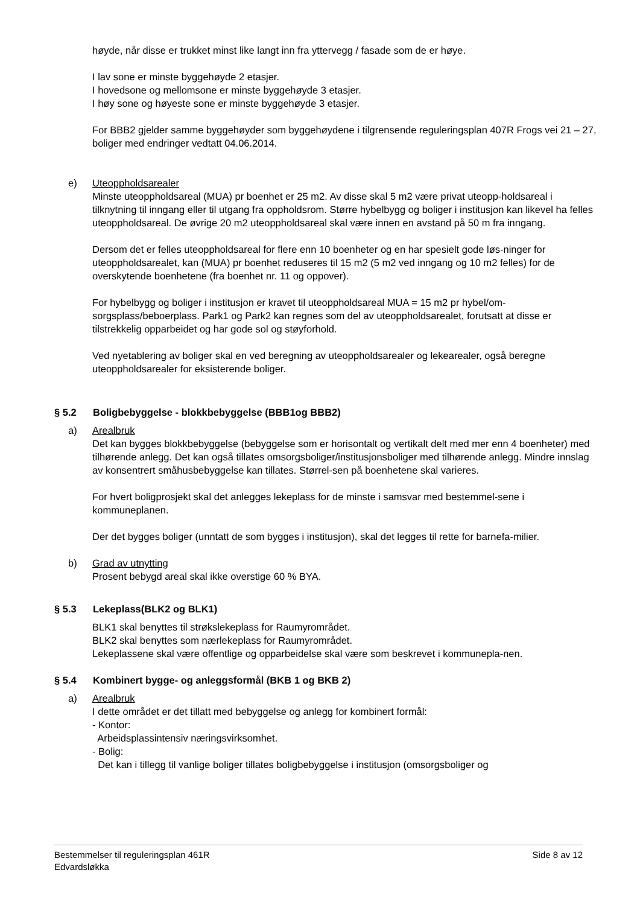høyde, når disse er trukket minst like langt inn fra yttervegg / fasade som de er høye.
I lav sone er minste byggehøyde 2 etasjer.
I hovedsone og mellomsone er minste byggehøyde 3 etasjer.
I høy sone og høyeste sone er minste byggehøyde 3 etasjer.
For BBB2 gjelder samme byggehøyder som byggehøydene i tilgrensende reguleringsplan 407R Frogs vei 21 – 27, boliger med endringer vedtatt 04.06.2014.
e) Uteoppholdsarealer
Minste uteoppholdsareal (MUA) pr boenhet er 25 m2. Av disse skal 5 m2 være privat uteopp-holdsareal i tilknytning til inngang eller til utgang fra oppholdsrom. Større hybelbygg og boliger i institusjon kan likevel ha felles uteoppholdsareal. De øvrige 20 m2 uteoppholdsareal skal være innen en avstand på 50 m fra inngang.
Dersom det er felles uteoppholdsareal for flere enn 10 boenheter og en har spesielt gode løs-ninger for uteoppholdsarealet, kan (MUA) pr boenhet reduseres til 15 m2 (5 m2 ved inngang og 10 m2 felles) for de overskytende boenhetene (fra boenhet nr. 11 og oppover).
For hybelbygg og boliger i institusjon er kravet til uteoppholdsareal MUA = 15 m2 pr hybel/om-sorgsplass/beboerplass. Park1 og Park2 kan regnes som del av uteoppholdsarealet, forutsatt at disse er tilstrekkelig opparbeidet og har gode sol og støyforhold.
Ved nyetablering av boliger skal en ved beregning av uteoppholdsarealer og lekearealer, også beregne uteoppholdsarealer for eksisterende boliger.
§ 5.2 Boligbebyggelse - blokkbebyggelse (BBB1og BBB2)
a) Arealbruk
Det kan bygges blokkbebyggelse (bebyggelse som er horisontalt og vertikalt delt med mer enn 4 boenheter) med tilhørende anlegg. Det kan også tillates omsorgsboliger/institusjonsboliger med tilhørende anlegg. Mindre innslag av konsentrert småhusbebyggelse kan tillates. Størrel-sen på boenhetene skal varieres.
For hvert boligprosjekt skal det anlegges lekeplass for de minste i samsvar med bestemmel-sene i kommuneplanen.
Der det bygges boliger (unntatt de som bygges i institusjon), skal det legges til rette for barnefa-milier.
b) Grad av utnytting
Prosent bebygd areal skal ikke overstige 60 % BYA.
§ 5.3 Lekeplass(BLK2 og BLK1)
BLK1 skal benyttes til strøkslekeplass for Raumyrområdet.
BLK2 skal benyttes som nærlekeplass for Raumyrområdet.
Lekeplassene skal være offentlige og opparbeidelse skal være som beskrevet i kommunepla-nen.
§ 5.4 Kombinert bygge- og anleggsformål (BKB 1 og BKB 2)
a) Arealbruk
I dette området er det tillatt med bebyggelse og anlegg for kombinert formål:
- Kontor:
Arbeidsplassintensiv næringsvirksomhet.
- Bolig:
Det kan i tillegg til vanlige boliger tillates boligbebyggelse i institusjon (omsorgsboliger og
Bestemmelser til reguleringsplan 461R
Edvardsløkka
Side 8 av 12